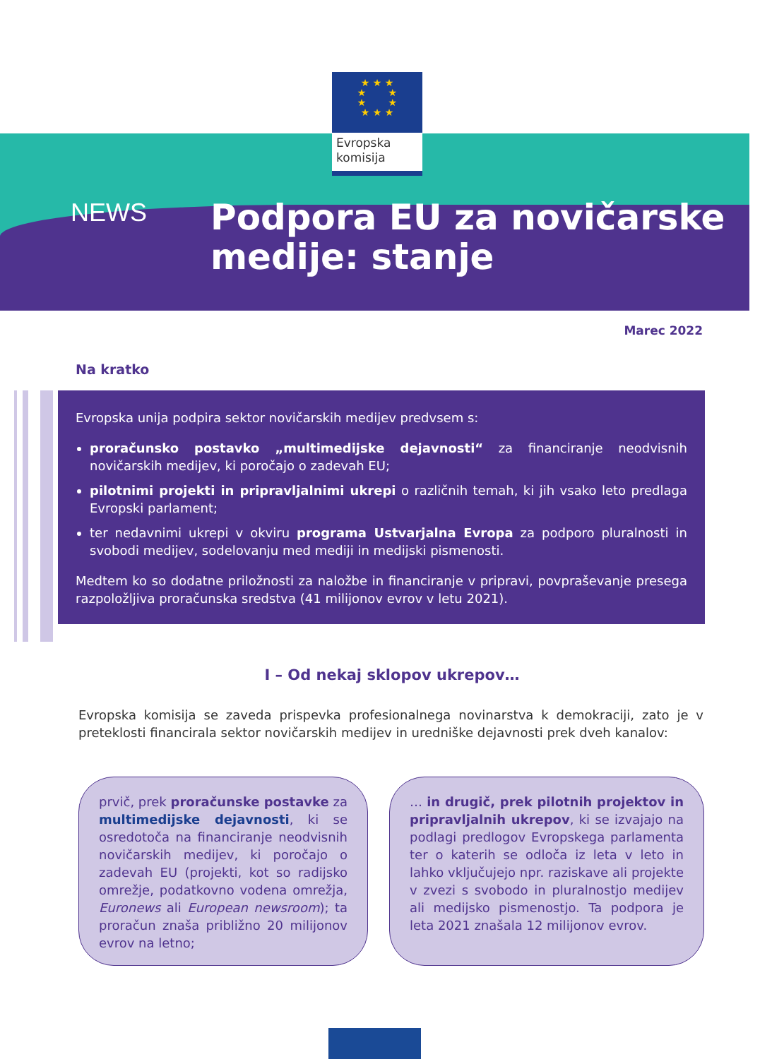★ ★ ★
★ ★
★ ★
★ ★ ★
Evropska
komisija
NEWS
Podpora EU za novičarske
medije: stanje
Marec 2022
Na kratko
Evropska unija podpira sektor novičarskih medijev predvsem s:
proračunsko postavko „multimedijske dejavnosti“ za financiranje neodvisnih novičarskih medijev, ki poročajo o zadevah EU;
pilotnimi projekti in pripravljalnimi ukrepi o različnih temah, ki jih vsako leto predlaga Evropski parlament;
ter nedavnimi ukrepi v okviru programa Ustvarjalna Evropa za podporo pluralnosti in svobodi medijev, sodelovanju med mediji in medijski pismenosti.
Medtem ko so dodatne priložnosti za naložbe in financiranje v pripravi, povpraševanje presega razpoložljiva proračunska sredstva (41 milijonov evrov v letu 2021).
I – Od nekaj sklopov ukrepov…
Evropska komisija se zaveda prispevka profesionalnega novinarstva k demokraciji, zato je v preteklosti financirala sektor novičarskih medijev in uredniške dejavnosti prek dveh kanalov:
prvič, prek proračunske postavke za multimedijske dejavnosti, ki se osredotoča na financiranje neodvisnih novičarskih medijev, ki poročajo o zadevah EU (projekti, kot so radijsko omrežje, podatkovno vodena omrežja, Euronews ali European newsroom); ta proračun znaša približno 20 milijonov evrov na letno;
… in drugič, prek pilotnih projektov in pripravljalnih ukrepov, ki se izvajajo na podlagi predlogov Evropskega parlamenta ter o katerih se odloča iz leta v leto in lahko vključujejo npr. raziskave ali projekte v zvezi s svobodo in pluralnostjo medijev ali medijsko pismenostjo. Ta podpora je leta 2021 znašala 12 milijonov evrov.